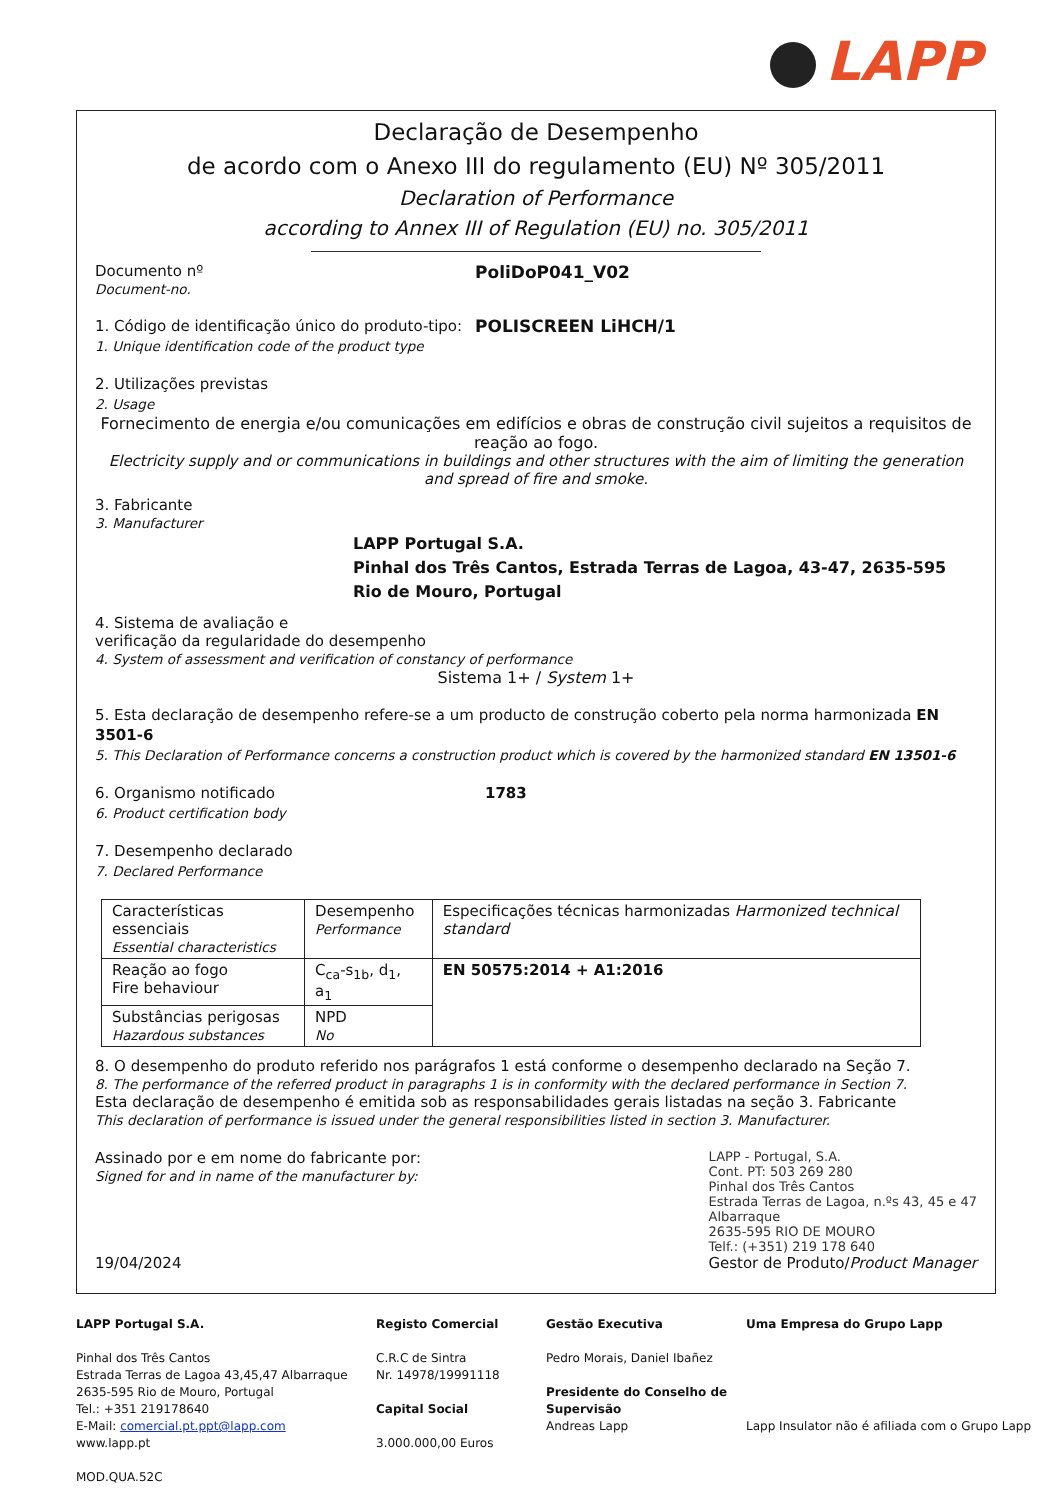LAPP
Declaração de Desempenho
de acordo com o Anexo III do regulamento (EU) Nº 305/2011
Declaration of Performance
according to Annex III of Regulation (EU) no. 305/2011
Documento nº
Document-no.
PoliDoP041_V02
1. Código de identificação único do produto-tipo:
1. Unique identification code of the product type
POLISCREEN LiHCH/1
2. Utilizações previstas
2. Usage
Fornecimento de energia e/ou comunicações em edifícios e obras de construção civil sujeitos a requisitos de reação ao fogo.
Electricity supply and or communications in buildings and other structures with the aim of limiting the generation and spread of fire and smoke.
3. Fabricante
3. Manufacturer
LAPP Portugal S.A.
Pinhal dos Três Cantos, Estrada Terras de Lagoa, 43-47, 2635-595 Rio de Mouro, Portugal
4. Sistema de avaliação e
verificação da regularidade do desempenho
4. System of assessment and verification of constancy of performance
Sistema 1+ / System 1+
5. Esta declaração de desempenho refere-se a um producto de construção coberto pela norma harmonizada EN 3501-6
5. This Declaration of Performance concerns a construction product which is covered by the harmonized standard EN 13501-6
6. Organismo notificado
6. Product certification body
1783
7. Desempenho declarado
7. Declared Performance
| Características essenciais Essential characteristics | Desempenho Performance | Especificações técnicas harmonizadas Harmonized technical standard |
| --- | --- | --- |
| Reação ao fogo Fire behaviour | C<sub>ca</sub>-s<sub>1b</sub>, d<sub>1</sub>, a<sub>1</sub> | EN 50575:2014 + A1:2016 |
| Substâncias perigosas Hazardous substances | NPD No | |
8. O desempenho do produto referido nos parágrafos 1 está conforme o desempenho declarado na Seção 7.
8. The performance of the referred product in paragraphs 1 is in conformity with the declared performance in Section 7.
Esta declaração de desempenho é emitida sob as responsabilidades gerais listadas na seção 3. Fabricante
This declaration of performance is issued under the general responsibilities listed in section 3. Manufacturer.
Assinado por e em nome do fabricante por:
Signed for and in name of the manufacturer by:
LAPP - Portugal, S.A.
Cont. PT: 503 269 280
Pinhal dos Três Cantos
Estrada Terras de Lagoa, n.ºs 43, 45 e 47
Albarraque
2635-595 RIO DE MOURO
Telf.: (+351) 219 178 640
19/04/2024 Gestor de Produto/Product Manager
LAPP Portugal S.A.
Pinhal dos Três Cantos
Estrada Terras de Lagoa 43,45,47 Albarraque
2635-595 Rio de Mouro, Portugal
Tel.: +351 219178640
E-Mail: comercial.pt.ppt@lapp.com
www.lapp.pt
MOD.QUA.52C
Registo Comercial
C.R.C de Sintra
Nr. 14978/19991118
Capital Social
3.000.000,00 Euros
Gestão Executiva
Pedro Morais, Daniel Ibañez
Presidente do Conselho de Supervisão
Andreas Lapp
Uma Empresa do Grupo Lapp
Lapp Insulator não é afiliada com o Grupo Lapp